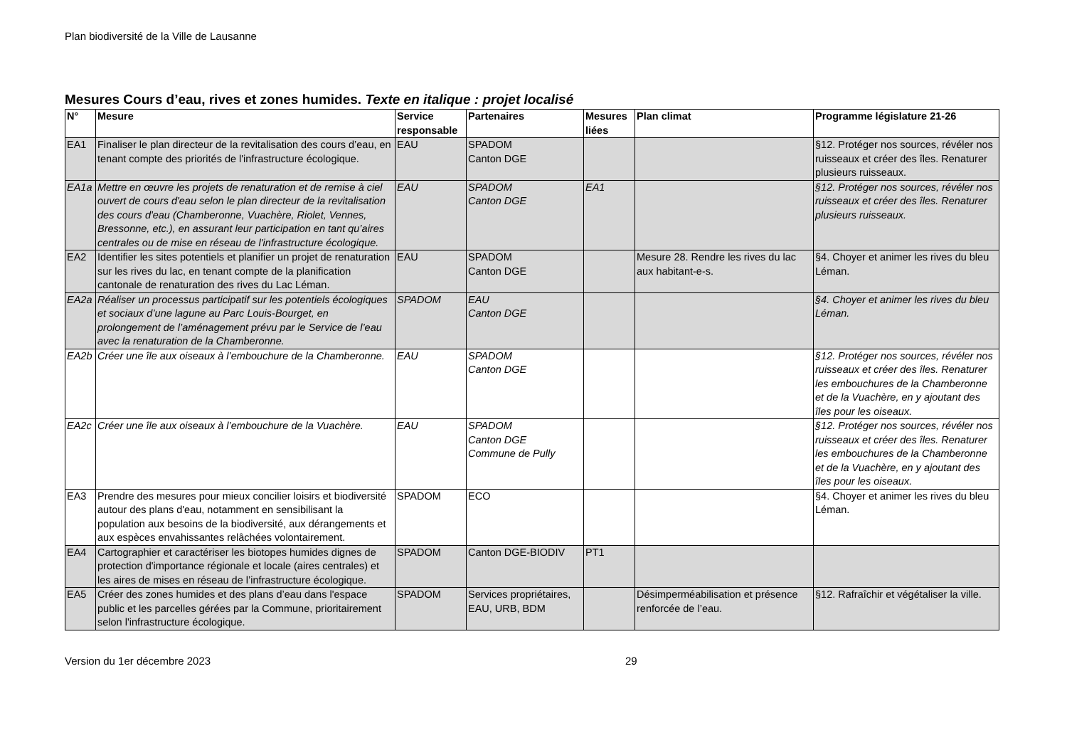Plan biodiversité de la Ville de Lausanne
Mesures Cours d’eau, rives et zones humides. Texte en italique : projet localisé
| N° | Mesure | Service responsable | Partenaires | Mesures liées | Plan climat | Programme législature 21-26 |
| --- | --- | --- | --- | --- | --- | --- |
| EA1 | Finaliser le plan directeur de la revitalisation des cours d’eau, en tenant compte des priorités de l'infrastructure écologique. | EAU | SPADOM Canton DGE | | | §12. Protéger nos sources, révéler nos ruisseaux et créer des îles. Renaturer plusieurs ruisseaux. |
| EA1a | Mettre en œuvre les projets de renaturation et de remise à ciel ouvert de cours d'eau selon le plan directeur de la revitalisation des cours d'eau (Chamberonne, Vuachère, Riolet, Vennes, Bressonne, etc.), en assurant leur participation en tant qu’aires centrales ou de mise en réseau de l'infrastructure écologique. | EAU | SPADOM Canton DGE | EA1 | | §12. Protéger nos sources, révéler nos ruisseaux et créer des îles. Renaturer plusieurs ruisseaux. |
| EA2 | Identifier les sites potentiels et planifier un projet de renaturation sur les rives du lac, en tenant compte de la planification cantonale de renaturation des rives du Lac Léman. | EAU | SPADOM Canton DGE | | Mesure 28. Rendre les rives du lac aux habitant-e-s. | §4. Choyer et animer les rives du bleu Léman. |
| EA2a | Réaliser un processus participatif sur les potentiels écologiques et sociaux d’une lagune au Parc Louis-Bourget, en prolongement de l’aménagement prévu par le Service de l’eau avec la renaturation de la Chamberonne. | SPADOM | EAU Canton DGE | | | §4. Choyer et animer les rives du bleu Léman. |
| EA2b | Créer une île aux oiseaux à l’embouchure de la Chamberonne. | EAU | SPADOM Canton DGE | | | §12. Protéger nos sources, révéler nos ruisseaux et créer des îles. Renaturer les embouchures de la Chamberonne et de la Vuachère, en y ajoutant des îles pour les oiseaux. |
| EA2c | Créer une île aux oiseaux à l’embouchure de la Vuachère. | EAU | SPADOM Canton DGE Commune de Pully | | | §12. Protéger nos sources, révéler nos ruisseaux et créer des îles. Renaturer les embouchures de la Chamberonne et de la Vuachère, en y ajoutant des îles pour les oiseaux. |
| EA3 | Prendre des mesures pour mieux concilier loisirs et biodiversité autour des plans d'eau, notamment en sensibilisant la population aux besoins de la biodiversité, aux dérangements et aux espèces envahissantes relâchées volontairement. | SPADOM | ECO | | | §4. Choyer et animer les rives du bleu Léman. |
| EA4 | Cartographier et caractériser les biotopes humides dignes de protection d'importance régionale et locale (aires centrales) et les aires de mises en réseau de l’infrastructure écologique. | SPADOM | Canton DGE-BIODIV | PT1 | | |
| EA5 | Créer des zones humides et des plans d’eau dans l'espace public et les parcelles gérées par la Commune, prioritairement selon l'infrastructure écologique. | SPADOM | Services propriétaires, EAU, URB, BDM | | Désimperméabilisation et présence renforcée de l’eau. | §12. Rafraîchir et végétaliser la ville. |
Version du 1er décembre 2023 29